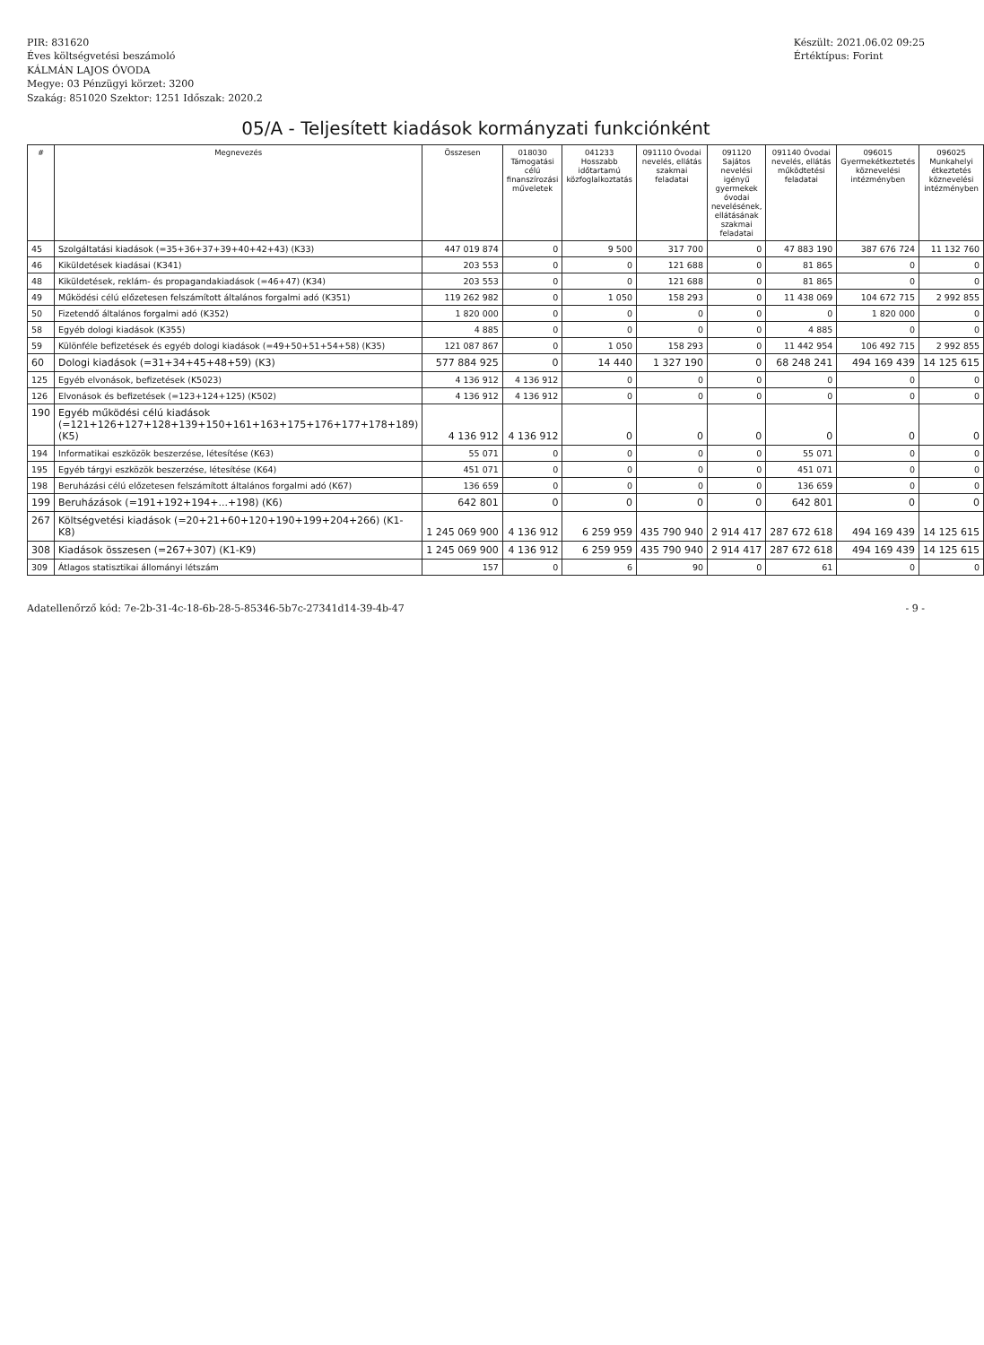PIR: 831620
Éves költségvetési beszámoló
KÁLMÁN LAJOS ÓVODA
Megye: 03 Pénzügyi körzet: 3200
Szakág: 851020 Szektor: 1251 Időszak: 2020.2
Készült: 2021.06.02 09:25
Értéktípus: Forint
05/A - Teljesített kiadások kormányzati funkciónként
| # | Megnevezés | Összesen | 018030 Támogatási célú finanszírozási műveletek | 041233 Hosszabb időtartamú közfoglalkoztatás | 091110 Óvodai nevelés, ellátás szakmai feladatai | 091120 Sajátos nevelési igényű gyermekek óvodai nevelésének, ellátásának szakmai feladatai | 091140 Óvodai nevelés, ellátás működtetési feladatai | 096015 Gyermekétkeztetés köznevelési intézményben | 096025 Munkahelyi étkeztetés köznevelési intézményben |
| --- | --- | --- | --- | --- | --- | --- | --- | --- | --- |
| 45 | Szolgáltatási kiadások (=35+36+37+39+40+42+43) (K33) | 447 019 874 | 0 | 9 500 | 317 700 | 0 | 47 883 190 | 387 676 724 | 11 132 760 |
| 46 | Kiküldetések kiadásai (K341) | 203 553 | 0 | 0 | 121 688 | 0 | 81 865 | 0 | 0 |
| 48 | Kiküldetések, reklám- és propagandakiadások (=46+47) (K34) | 203 553 | 0 | 0 | 121 688 | 0 | 81 865 | 0 | 0 |
| 49 | Működési célú előzetesen felszámított általános forgalmi adó (K351) | 119 262 982 | 0 | 1 050 | 158 293 | 0 | 11 438 069 | 104 672 715 | 2 992 855 |
| 50 | Fizetendő általános forgalmi adó (K352) | 1 820 000 | 0 | 0 | 0 | 0 | 0 | 1 820 000 | 0 |
| 58 | Egyéb dologi kiadások (K355) | 4 885 | 0 | 0 | 0 | 0 | 4 885 | 0 | 0 |
| 59 | Különféle befizetések és egyéb dologi kiadások (=49+50+51+54+58) (K35) | 121 087 867 | 0 | 1 050 | 158 293 | 0 | 11 442 954 | 106 492 715 | 2 992 855 |
| 60 | Dologi kiadások (=31+34+45+48+59) (K3) | 577 884 925 | 0 | 14 440 | 1 327 190 | 0 | 68 248 241 | 494 169 439 | 14 125 615 |
| 125 | Egyéb elvonások, befizetések (K5023) | 4 136 912 | 4 136 912 | 0 | 0 | 0 | 0 | 0 | 0 |
| 126 | Elvonások és befizetések (=123+124+125) (K502) | 4 136 912 | 4 136 912 | 0 | 0 | 0 | 0 | 0 | 0 |
| 190 | Egyéb működési célú kiadások (=121+126+127+128+139+150+161+163+175+176+177+178+189) (K5) | 4 136 912 | 4 136 912 | 0 | 0 | 0 | 0 | 0 | 0 |
| 194 | Informatikai eszközök beszerzése, létesítése (K63) | 55 071 | 0 | 0 | 0 | 0 | 55 071 | 0 | 0 |
| 195 | Egyéb tárgyi eszközök beszerzése, létesítése (K64) | 451 071 | 0 | 0 | 0 | 0 | 451 071 | 0 | 0 |
| 198 | Beruházási célú előzetesen felszámított általános forgalmi adó (K67) | 136 659 | 0 | 0 | 0 | 0 | 136 659 | 0 | 0 |
| 199 | Beruházások (=191+192+194+...+198) (K6) | 642 801 | 0 | 0 | 0 | 0 | 642 801 | 0 | 0 |
| 267 | Költségvetési kiadások (=20+21+60+120+190+199+204+266) (K1-K8) | 1 245 069 900 | 4 136 912 | 6 259 959 | 435 790 940 | 2 914 417 | 287 672 618 | 494 169 439 | 14 125 615 |
| 308 | Kiadások összesen (=267+307) (K1-K9) | 1 245 069 900 | 4 136 912 | 6 259 959 | 435 790 940 | 2 914 417 | 287 672 618 | 494 169 439 | 14 125 615 |
| 309 | Átlagos statisztikai állományi létszám | 157 | 0 | 6 | 90 | 0 | 61 | 0 | 0 |
Adatellenőrző kód: 7e-2b-31-4c-18-6b-28-5-85346-5b7c-27341d14-39-4b-47
- 9 -